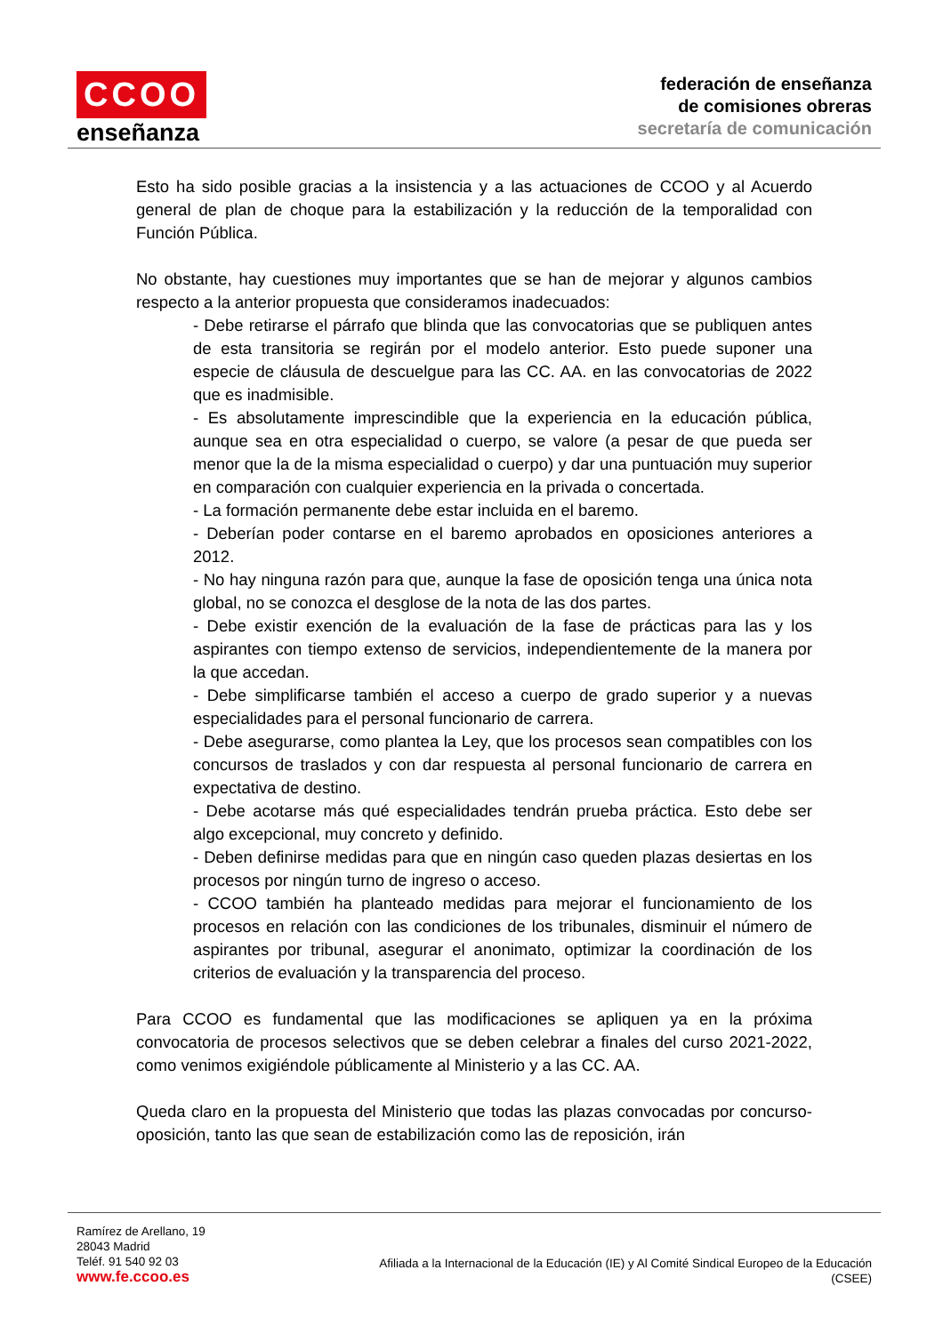CCOO
enseñanza
federación de enseñanza
de comisiones obreras
secretaría de comunicación
Esto ha sido posible gracias a la insistencia y a las actuaciones de CCOO y al Acuerdo general de plan de choque para la estabilización y la reducción de la temporalidad con Función Pública.
No obstante, hay cuestiones muy importantes que se han de mejorar y algunos cambios respecto a la anterior propuesta que consideramos inadecuados:
- Debe retirarse el párrafo que blinda que las convocatorias que se publiquen antes de esta transitoria se regirán por el modelo anterior. Esto puede suponer una especie de cláusula de descuelgue para las CC. AA. en las convocatorias de 2022 que es inadmisible.
- Es absolutamente imprescindible que la experiencia en la educación pública, aunque sea en otra especialidad o cuerpo, se valore (a pesar de que pueda ser menor que la de la misma especialidad o cuerpo) y dar una puntuación muy superior en comparación con cualquier experiencia en la privada o concertada.
- La formación permanente debe estar incluida en el baremo.
- Deberían poder contarse en el baremo aprobados en oposiciones anteriores a 2012.
- No hay ninguna razón para que, aunque la fase de oposición tenga una única nota global, no se conozca el desglose de la nota de las dos partes.
- Debe existir exención de la evaluación de la fase de prácticas para las y los aspirantes con tiempo extenso de servicios, independientemente de la manera por la que accedan.
- Debe simplificarse también el acceso a cuerpo de grado superior y a nuevas especialidades para el personal funcionario de carrera.
- Debe asegurarse, como plantea la Ley, que los procesos sean compatibles con los concursos de traslados y con dar respuesta al personal funcionario de carrera en expectativa de destino.
- Debe acotarse más qué especialidades tendrán prueba práctica. Esto debe ser algo excepcional, muy concreto y definido.
- Deben definirse medidas para que en ningún caso queden plazas desiertas en los procesos por ningún turno de ingreso o acceso.
- CCOO también ha planteado medidas para mejorar el funcionamiento de los procesos en relación con las condiciones de los tribunales, disminuir el número de aspirantes por tribunal, asegurar el anonimato, optimizar la coordinación de los criterios de evaluación y la transparencia del proceso.
Para CCOO es fundamental que las modificaciones se apliquen ya en la próxima convocatoria de procesos selectivos que se deben celebrar a finales del curso 2021-2022, como venimos exigiéndole públicamente al Ministerio y a las CC. AA.
Queda claro en la propuesta del Ministerio que todas las plazas convocadas por concurso-oposición, tanto las que sean de estabilización como las de reposición, irán
Ramírez de Arellano, 19
28043 Madrid
Teléf. 91 540 92 03
www.fe.ccoo.es
Afiliada a la Internacional de la Educación (IE) y Al Comité Sindical Europeo de la Educación
(CSEE)